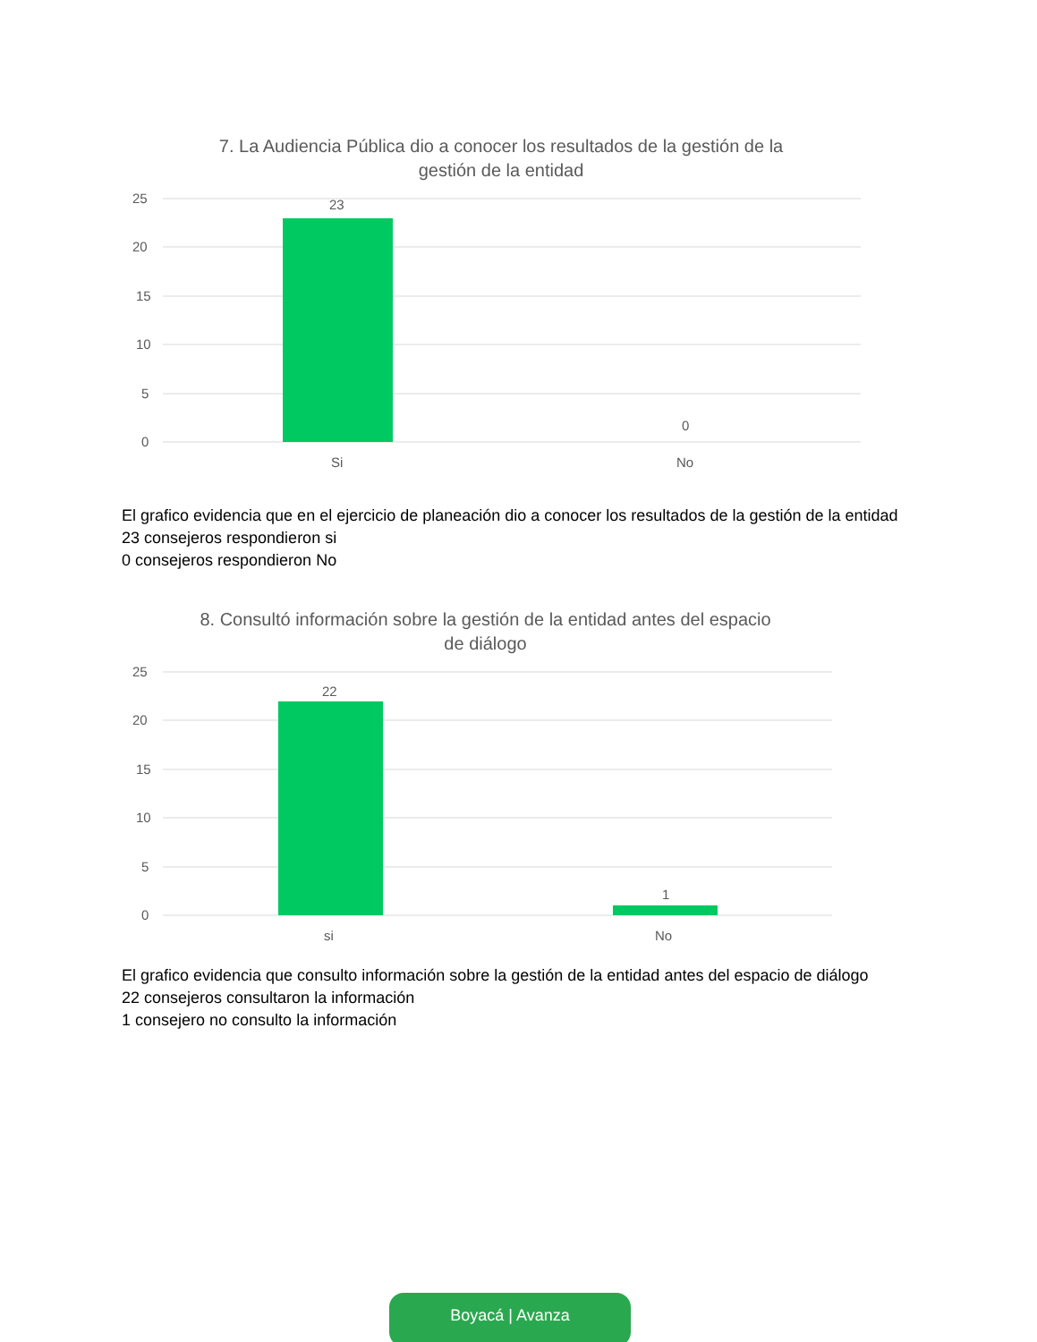7. La Audiencia Pública dio a conocer los resultados de la gestión de la gestión de la entidad
25
20
15
10
5
0
23
0
Si
No
El grafico evidencia que en el ejercicio de planeación dio a conocer los resultados de la gestión de la entidad
23 consejeros respondieron si
0 consejeros respondieron No
8. Consultó información sobre la gestión de la entidad antes del espacio de diálogo
25
20
15
10
5
0
22
1
si
No
El grafico evidencia que consulto información sobre la gestión de la entidad antes del espacio de diálogo
22 consejeros consultaron la información
1 consejero no consulto la información
Boyacá | Avanza